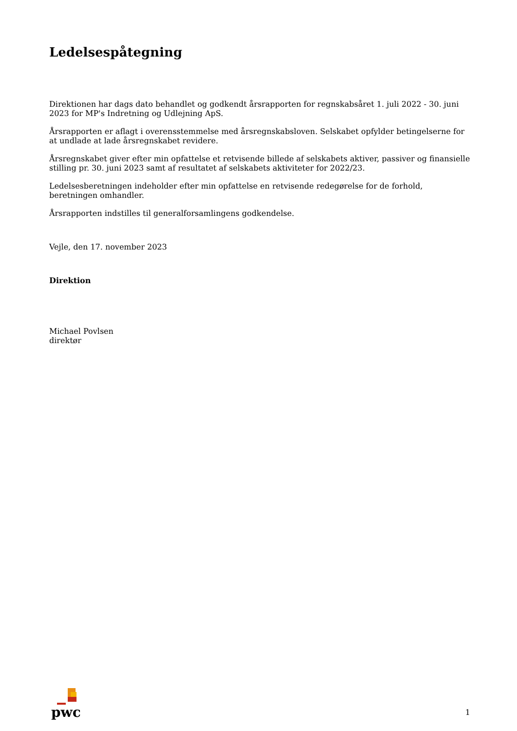Ledelsespåtegning
Direktionen har dags dato behandlet og godkendt årsrapporten for regnskabsåret 1. juli 2022 - 30. juni 2023 for MP's Indretning og Udlejning ApS.
Årsrapporten er aflagt i overensstemmelse med årsregnskabsloven. Selskabet opfylder betingelserne for at undlade at lade årsregnskabet revidere.
Årsregnskabet giver efter min opfattelse et retvisende billede af selskabets aktiver, passiver og finansielle stilling pr. 30. juni 2023 samt af resultatet af selskabets aktiviteter for 2022/23.
Ledelsesberetningen indeholder efter min opfattelse en retvisende redegørelse for de forhold, beretningen omhandler.
Årsrapporten indstilles til generalforsamlingens godkendelse.
Vejle, den 17. november 2023
Direktion
Michael Povlsen
direktør
pwc
1